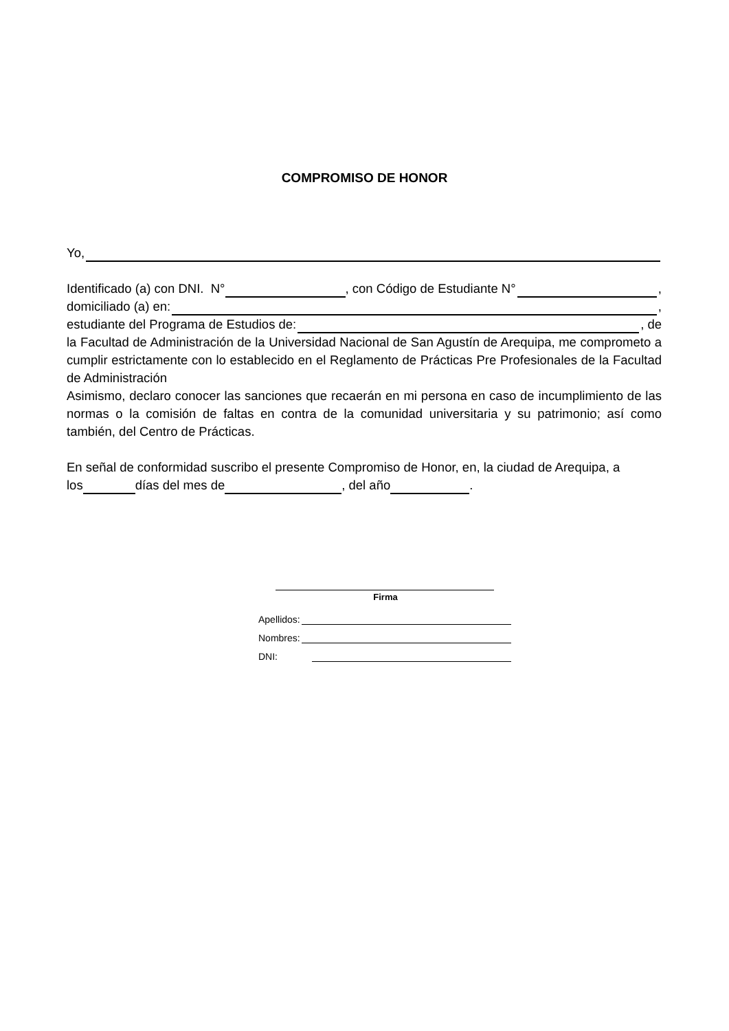COMPROMISO DE HONOR
Yo,
Identificado (a) con DNI. N° , con Código de Estudiante N° ,
domiciliado (a) en: ,
estudiante del Programa de Estudios de: , de
la Facultad de Administración de la Universidad Nacional de San Agustín de Arequipa, me comprometo a cumplir estrictamente con lo establecido en el Reglamento de Prácticas Pre Profesionales de la Facultad de Administración
Asimismo, declaro conocer las sanciones que recaerán en mi persona en caso de incumplimiento de las normas o la comisión de faltas en contra de la comunidad universitaria y su patrimonio; así como también, del Centro de Prácticas.
En señal de conformidad suscribo el presente Compromiso de Honor, en, la ciudad de Arequipa, a
los días del mes de , del año .
Firma
Apellidos:
Nombres:
DNI: